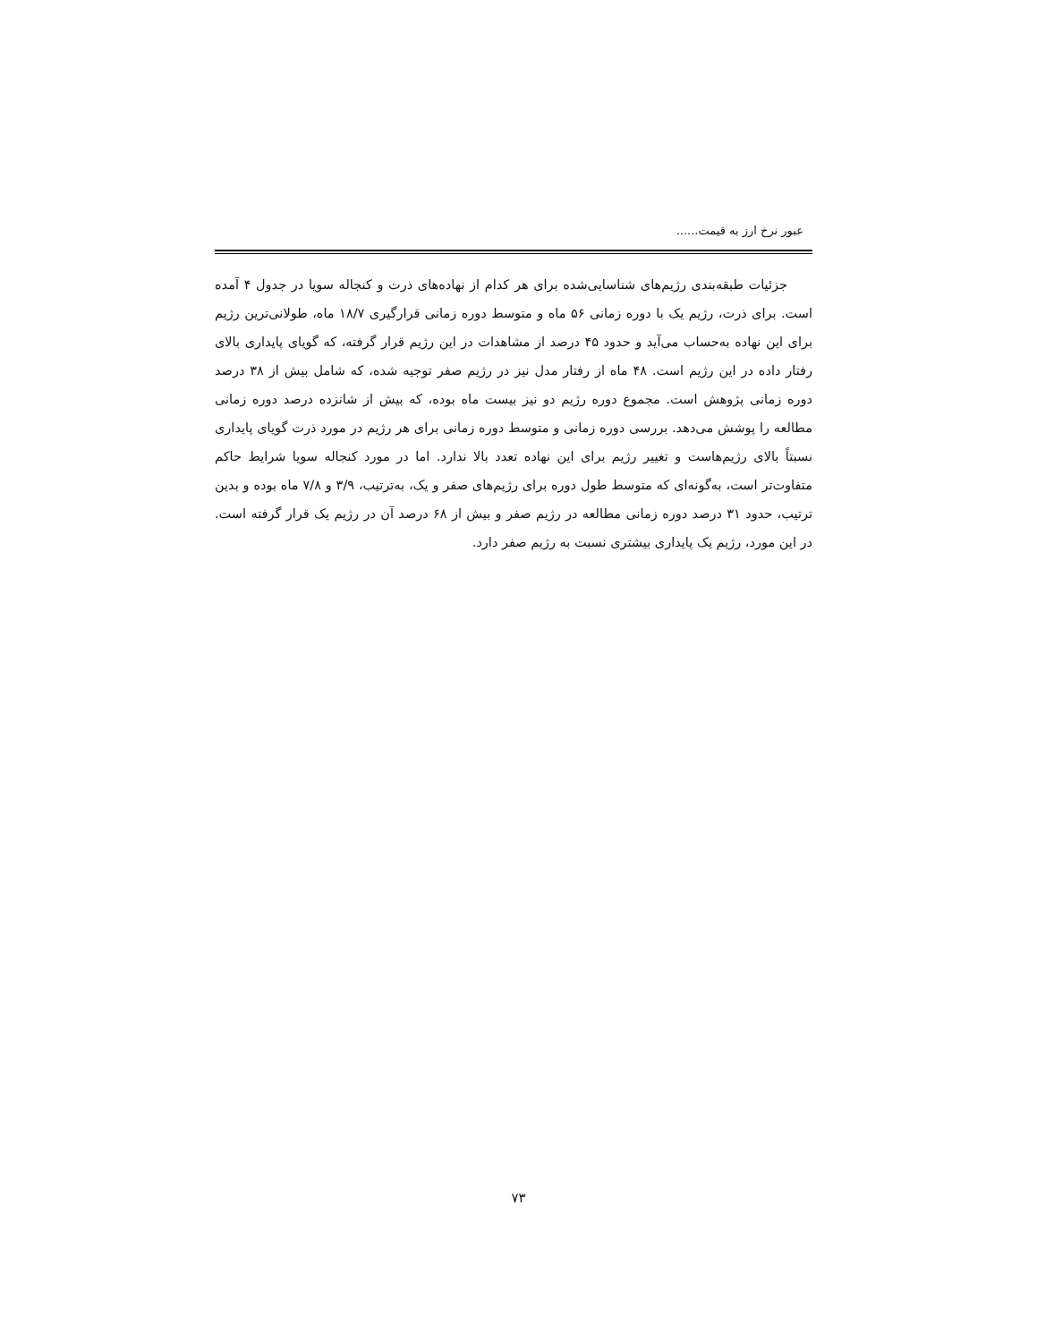عبور نرخ ارز به قیمت......
جزئیات طبقه‌بندی رژیم‌های شناسایی‌شده برای هر کدام از نهاده‌های ذرت و کنجاله سویا در جدول ۴ آمده است. برای ذرت، رژیم یک با دوره زمانی ۵۶ ماه و متوسط دوره زمانی قرارگیری ۱۸/۷ ماه، طولانی‌ترین رژیم برای این نهاده به‌حساب می‌آید و حدود ۴۵ درصد از مشاهدات در این رژیم قرار گرفته، که گویای پایداری بالای رفتار داده در این رژیم است. ۴۸ ماه از رفتار مدل نیز در رژیم صفر توجیه شده، که شامل بیش از ۳۸ درصد دوره زمانی پژوهش است. مجموع دوره رژیم دو نیز بیست ماه بوده، که بیش از شانزده درصد دوره زمانی مطالعه را پوشش می‌دهد. بررسی دوره زمانی و متوسط دوره زمانی برای هر رژیم در مورد ذرت گویای پایداری نسبتاً بالای رژیم‌هاست و تغییر رژیم برای این نهاده تعدد بالا ندارد. اما در مورد کنجاله سویا شرایط حاکم متفاوت‌تر است، به‌گونه‌ای که متوسط طول دوره برای رژیم‌های صفر و یک، به‌ترتیب، ۳/۹ و ۷/۸ ماه بوده و بدین ترتیب، حدود ۳۱ درصد دوره زمانی مطالعه در رژیم صفر و بیش از ۶۸ درصد آن در رژیم یک قرار گرفته است. در این مورد، رژیم یک پایداری بیشتری نسبت به رژیم صفر دارد.
۷۳